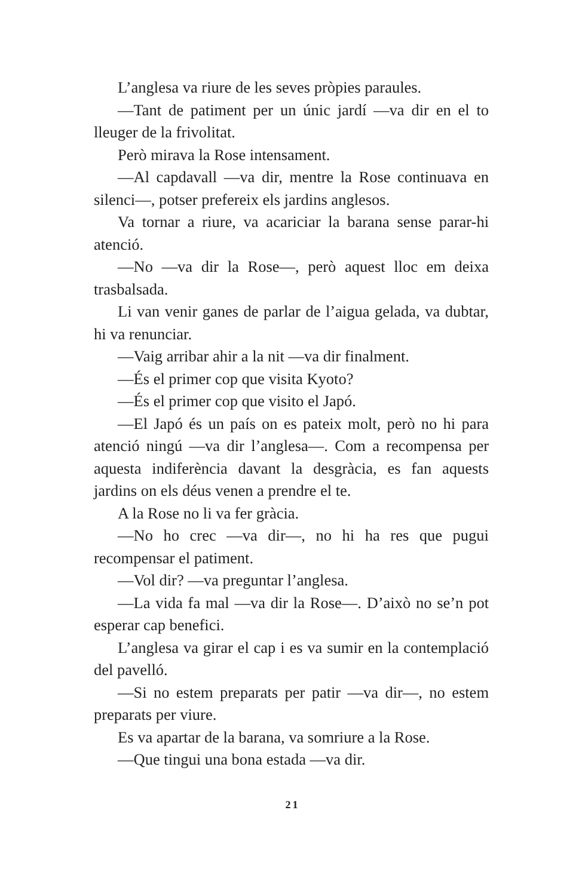L’anglesa va riure de les seves pròpies paraules.
—Tant de patiment per un únic jardí —va dir en el to lleuger de la frivolitat.
Però mirava la Rose intensament.
—Al capdavall —va dir, mentre la Rose continuava en silenci—, potser prefereix els jardins anglesos.
Va tornar a riure, va acariciar la barana sense parar-hi atenció.
—No —va dir la Rose—, però aquest lloc em deixa trasbalsada.
Li van venir ganes de parlar de l’aigua gelada, va dubtar, hi va renunciar.
—Vaig arribar ahir a la nit —va dir finalment.
—És el primer cop que visita Kyoto?
—És el primer cop que visito el Japó.
—El Japó és un país on es pateix molt, però no hi para atenció ningú —va dir l’anglesa—. Com a recompensa per aquesta indiferència davant la desgràcia, es fan aquests jardins on els déus venen a prendre el te.
A la Rose no li va fer gràcia.
—No ho crec —va dir—, no hi ha res que pugui recompensar el patiment.
—Vol dir? —va preguntar l’anglesa.
—La vida fa mal —va dir la Rose—. D’això no se’n pot esperar cap benefici.
L’anglesa va girar el cap i es va sumir en la contemplació del pavelló.
—Si no estem preparats per patir —va dir—, no estem preparats per viure.
Es va apartar de la barana, va somriure a la Rose.
—Que tingui una bona estada —va dir.
21